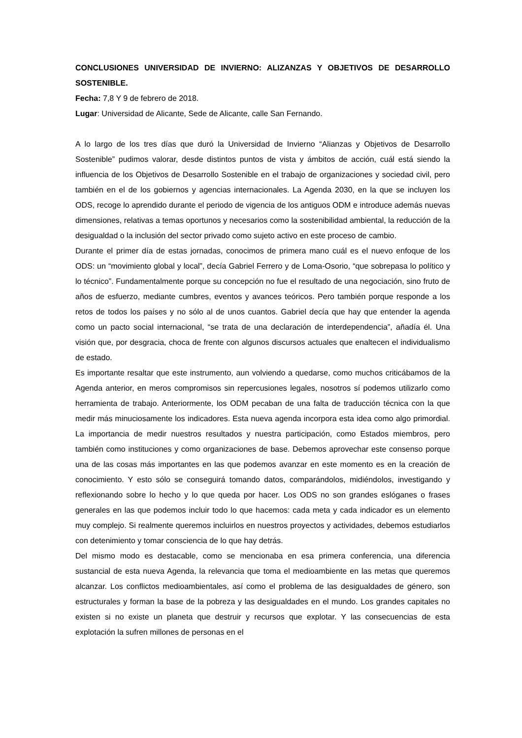CONCLUSIONES UNIVERSIDAD DE INVIERNO: ALIZANZAS Y OBJETIVOS DE DESARROLLO SOSTENIBLE.
Fecha: 7,8 Y 9 de febrero de 2018.
Lugar: Universidad de Alicante, Sede de Alicante, calle San Fernando.
A lo largo de los tres días que duró la Universidad de Invierno “Alianzas y Objetivos de Desarrollo Sostenible” pudimos valorar, desde distintos puntos de vista y ámbitos de acción, cuál está siendo la influencia de los Objetivos de Desarrollo Sostenible en el trabajo de organizaciones y sociedad civil, pero también en el de los gobiernos y agencias internacionales. La Agenda 2030, en la que se incluyen los ODS, recoge lo aprendido durante el periodo de vigencia de los antiguos ODM e introduce además nuevas dimensiones, relativas a temas oportunos y necesarios como la sostenibilidad ambiental, la reducción de la desigualdad o la inclusión del sector privado como sujeto activo en este proceso de cambio.
Durante el primer día de estas jornadas, conocimos de primera mano cuál es el nuevo enfoque de los ODS: un “movimiento global y local”, decía Gabriel Ferrero y de Loma-Osorio, “que sobrepasa lo político y lo técnico”. Fundamentalmente porque su concepción no fue el resultado de una negociación, sino fruto de años de esfuerzo, mediante cumbres, eventos y avances teóricos. Pero también porque responde a los retos de todos los países y no sólo al de unos cuantos. Gabriel decía que hay que entender la agenda como un pacto social internacional, “se trata de una declaración de interdependencia”, añadía él. Una visión que, por desgracia, choca de frente con algunos discursos actuales que enaltecen el individualismo de estado.
Es importante resaltar que este instrumento, aun volviendo a quedarse, como muchos criticábamos de la Agenda anterior, en meros compromisos sin repercusiones legales, nosotros sí podemos utilizarlo como herramienta de trabajo. Anteriormente, los ODM pecaban de una falta de traducción técnica con la que medir más minuciosamente los indicadores. Esta nueva agenda incorpora esta idea como algo primordial. La importancia de medir nuestros resultados y nuestra participación, como Estados miembros, pero también como instituciones y como organizaciones de base. Debemos aprovechar este consenso porque una de las cosas más importantes en las que podemos avanzar en este momento es en la creación de conocimiento. Y esto sólo se conseguirá tomando datos, comparándolos, midiéndolos, investigando y reflexionando sobre lo hecho y lo que queda por hacer. Los ODS no son grandes eslóganes o frases generales en las que podemos incluir todo lo que hacemos: cada meta y cada indicador es un elemento muy complejo. Si realmente queremos incluirlos en nuestros proyectos y actividades, debemos estudiarlos con detenimiento y tomar consciencia de lo que hay detrás.
Del mismo modo es destacable, como se mencionaba en esa primera conferencia, una diferencia sustancial de esta nueva Agenda, la relevancia que toma el medioambiente en las metas que queremos alcanzar. Los conflictos medioambientales, así como el problema de las desigualdades de género, son estructurales y forman la base de la pobreza y las desigualdades en el mundo. Los grandes capitales no existen si no existe un planeta que destruir y recursos que explotar. Y las consecuencias de esta explotación la sufren millones de personas en el